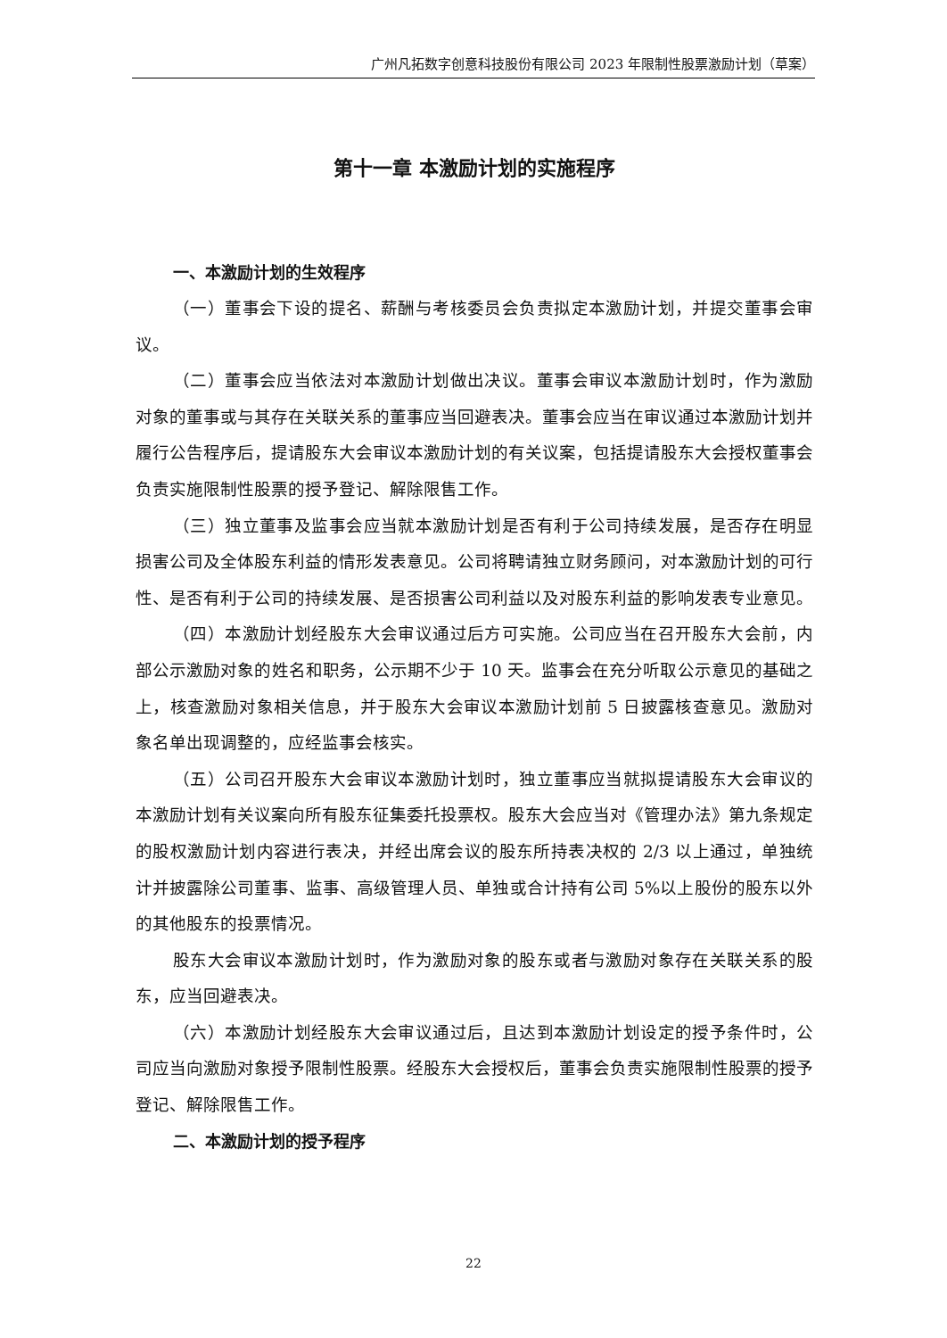广州凡拓数字创意科技股份有限公司 2023 年限制性股票激励计划（草案）
第十一章 本激励计划的实施程序
一、本激励计划的生效程序
（一）董事会下设的提名、薪酬与考核委员会负责拟定本激励计划，并提交董事会审议。
（二）董事会应当依法对本激励计划做出决议。董事会审议本激励计划时，作为激励对象的董事或与其存在关联关系的董事应当回避表决。董事会应当在审议通过本激励计划并履行公告程序后，提请股东大会审议本激励计划的有关议案，包括提请股东大会授权董事会负责实施限制性股票的授予登记、解除限售工作。
（三）独立董事及监事会应当就本激励计划是否有利于公司持续发展，是否存在明显损害公司及全体股东利益的情形发表意见。公司将聘请独立财务顾问，对本激励计划的可行性、是否有利于公司的持续发展、是否损害公司利益以及对股东利益的影响发表专业意见。
（四）本激励计划经股东大会审议通过后方可实施。公司应当在召开股东大会前，内部公示激励对象的姓名和职务，公示期不少于 10 天。监事会在充分听取公示意见的基础之上，核查激励对象相关信息，并于股东大会审议本激励计划前 5 日披露核查意见。激励对象名单出现调整的，应经监事会核实。
（五）公司召开股东大会审议本激励计划时，独立董事应当就拟提请股东大会审议的本激励计划有关议案向所有股东征集委托投票权。股东大会应当对《管理办法》第九条规定的股权激励计划内容进行表决，并经出席会议的股东所持表决权的 2/3 以上通过，单独统计并披露除公司董事、监事、高级管理人员、单独或合计持有公司 5%以上股份的股东以外的其他股东的投票情况。
股东大会审议本激励计划时，作为激励对象的股东或者与激励对象存在关联关系的股东，应当回避表决。
（六）本激励计划经股东大会审议通过后，且达到本激励计划设定的授予条件时，公司应当向激励对象授予限制性股票。经股东大会授权后，董事会负责实施限制性股票的授予登记、解除限售工作。
二、本激励计划的授予程序
22